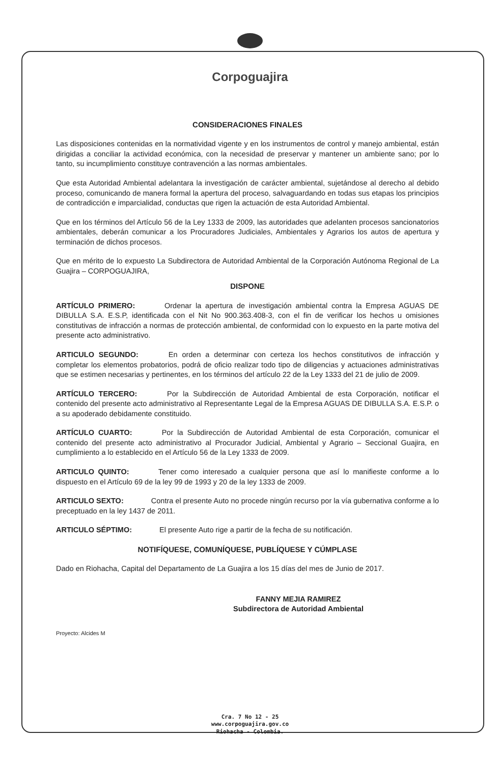Corpoguajira
CONSIDERACIONES FINALES
Las disposiciones contenidas en la normatividad vigente y en los instrumentos de control y manejo ambiental, están dirigidas a conciliar la actividad económica, con la necesidad de preservar y mantener un ambiente sano; por lo tanto, su incumplimiento constituye contravención a las normas ambientales.
Que esta Autoridad Ambiental adelantara la investigación de carácter ambiental, sujetándose al derecho al debido proceso, comunicando de manera formal la apertura del proceso, salvaguardando en todas sus etapas los principios de contradicción e imparcialidad, conductas que rigen la actuación de esta Autoridad Ambiental.
Que en los términos del Artículo 56 de la Ley 1333 de 2009, las autoridades que adelanten procesos sancionatorios ambientales, deberán comunicar a los Procuradores Judiciales, Ambientales y Agrarios los autos de apertura y terminación de dichos procesos.
Que en mérito de lo expuesto La Subdirectora de Autoridad Ambiental de la Corporación Autónoma Regional de La Guajira – CORPOGUAJIRA,
DISPONE
ARTÍCULO PRIMERO: Ordenar la apertura de investigación ambiental contra la Empresa AGUAS DE DIBULLA S.A. E.S.P, identificada con el Nit No 900.363.408-3, con el fin de verificar los hechos u omisiones constitutivas de infracción a normas de protección ambiental, de conformidad con lo expuesto en la parte motiva del presente acto administrativo.
ARTICULO SEGUNDO: En orden a determinar con certeza los hechos constitutivos de infracción y completar los elementos probatorios, podrá de oficio realizar todo tipo de diligencias y actuaciones administrativas que se estimen necesarias y pertinentes, en los términos del artículo 22 de la Ley 1333 del 21 de julio de 2009.
ARTÍCULO TERCERO: Por la Subdirección de Autoridad Ambiental de esta Corporación, notificar el contenido del presente acto administrativo al Representante Legal de la Empresa AGUAS DE DIBULLA S.A. E.S.P. o a su apoderado debidamente constituido.
ARTÍCULO CUARTO: Por la Subdirección de Autoridad Ambiental de esta Corporación, comunicar el contenido del presente acto administrativo al Procurador Judicial, Ambiental y Agrario – Seccional Guajira, en cumplimiento a lo establecido en el Artículo 56 de la Ley 1333 de 2009.
ARTICULO QUINTO: Tener como interesado a cualquier persona que así lo manifieste conforme a lo dispuesto en el Artículo 69 de la ley 99 de 1993 y 20 de la ley 1333 de 2009.
ARTICULO SEXTO: Contra el presente Auto no procede ningún recurso por la vía gubernativa conforme a lo preceptuado en la ley 1437 de 2011.
ARTICULO SÉPTIMO: El presente Auto rige a partir de la fecha de su notificación.
NOTIFÍQUESE, COMUNÍQUESE, PUBLÍQUESE Y CÚMPLASE
Dado en Riohacha, Capital del Departamento de La Guajira a los 15 días del mes de Junio de 2017.
FANNY MEJIA RAMIREZ
Subdirectora de Autoridad Ambiental
Proyecto: Alcides M
Cra. 7 No 12 - 25
www.corpoguajira.gov.co
Riohacha - Colombia.